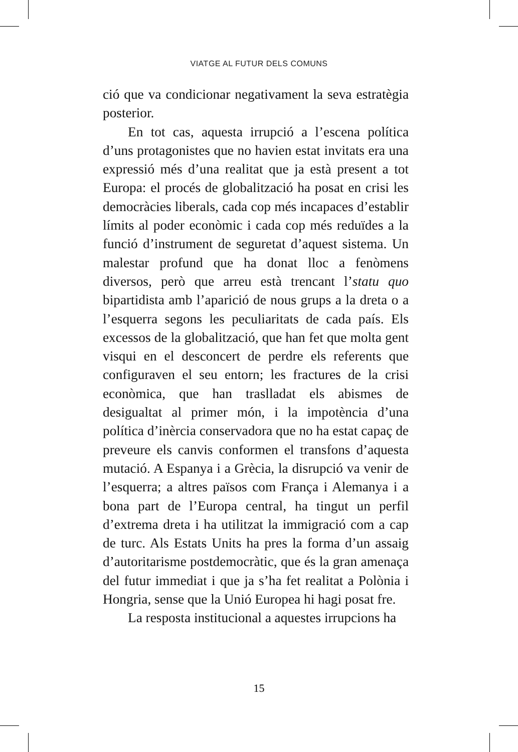VIATGE AL FUTUR DELS COMUNS
ció que va condicionar negativament la seva estratègia posterior.
En tot cas, aquesta irrupció a l’escena política d’uns protagonistes que no havien estat invitats era una expressió més d’una realitat que ja està present a tot Europa: el procés de globalització ha posat en crisi les democràcies liberals, cada cop més incapaces d’establir límits al poder econòmic i cada cop més reduïdes a la funció d’instrument de seguretat d’aquest sistema. Un malestar profund que ha donat lloc a fenòmens diversos, però que arreu està trencant l’statu quo bipartidista amb l’aparició de nous grups a la dreta o a l’esquerra segons les peculiaritats de cada país. Els excessos de la globalització, que han fet que molta gent visqui en el desconcert de perdre els referents que configuraven el seu entorn; les fractures de la crisi econòmica, que han traslladat els abismes de desigualtat al primer món, i la impotència d’una política d’inèrcia conservadora que no ha estat capaç de preveure els canvis conformen el transfons d’aquesta mutació. A Espanya i a Grècia, la disrupció va venir de l’esquerra; a altres països com França i Alemanya i a bona part de l’Europa central, ha tingut un perfil d’extrema dreta i ha utilitzat la immigració com a cap de turc. Als Estats Units ha pres la forma d’un assaig d’autoritarisme postdemocràtic, que és la gran amenaça del futur immediat i que ja s’ha fet realitat a Polònia i Hongria, sense que la Unió Europea hi hagi posat fre.
La resposta institucional a aquestes irrupcions ha
15